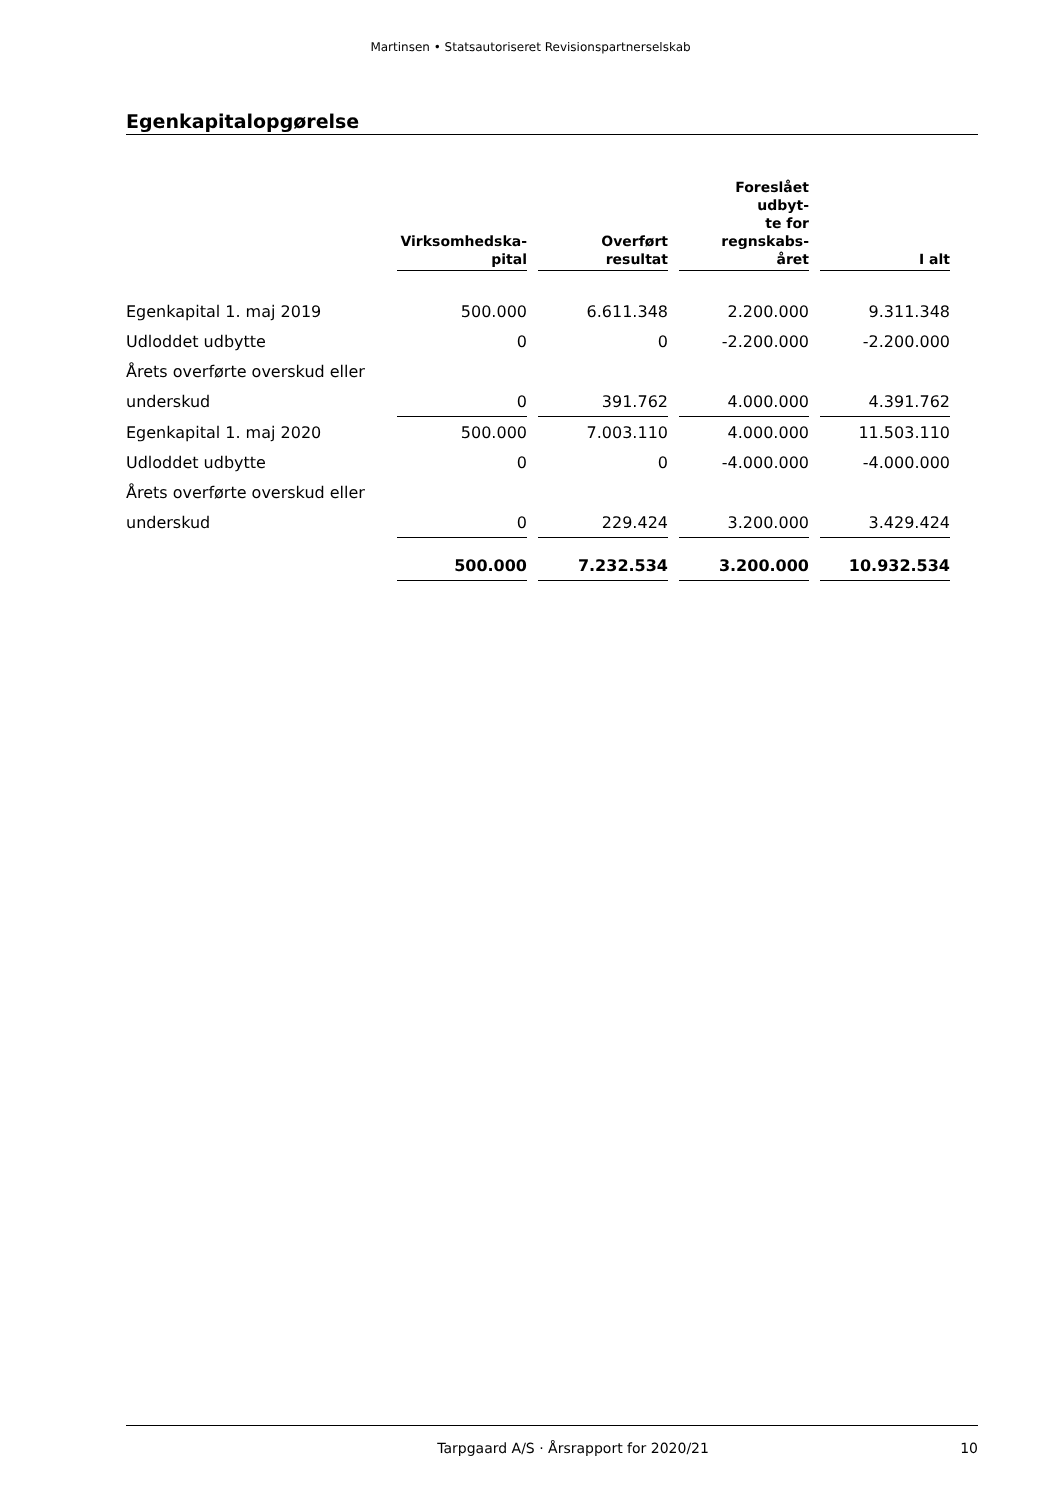Martinsen • Statsautoriseret Revisionspartnerselskab
Egenkapitalopgørelse
| | Virksomhedska- pital | Overført resultat | Foreslået udbyt- te for regnskabs- året | I alt |
| --- | --- | --- | --- | --- |
| Egenkapital 1. maj 2019 | 500.000 | 6.611.348 | 2.200.000 | 9.311.348 |
| Udloddet udbytte | 0 | 0 | -2.200.000 | -2.200.000 |
| Årets overførte overskud eller | | | | |
| underskud | 0 | 391.762 | 4.000.000 | 4.391.762 |
| Egenkapital 1. maj 2020 | 500.000 | 7.003.110 | 4.000.000 | 11.503.110 |
| Udloddet udbytte | 0 | 0 | -4.000.000 | -4.000.000 |
| Årets overførte overskud eller | | | | |
| underskud | 0 | 229.424 | 3.200.000 | 3.429.424 |
| | 500.000 | 7.232.534 | 3.200.000 | 10.932.534 |
Tarpgaard A/S · Årsrapport for 2020/21 10